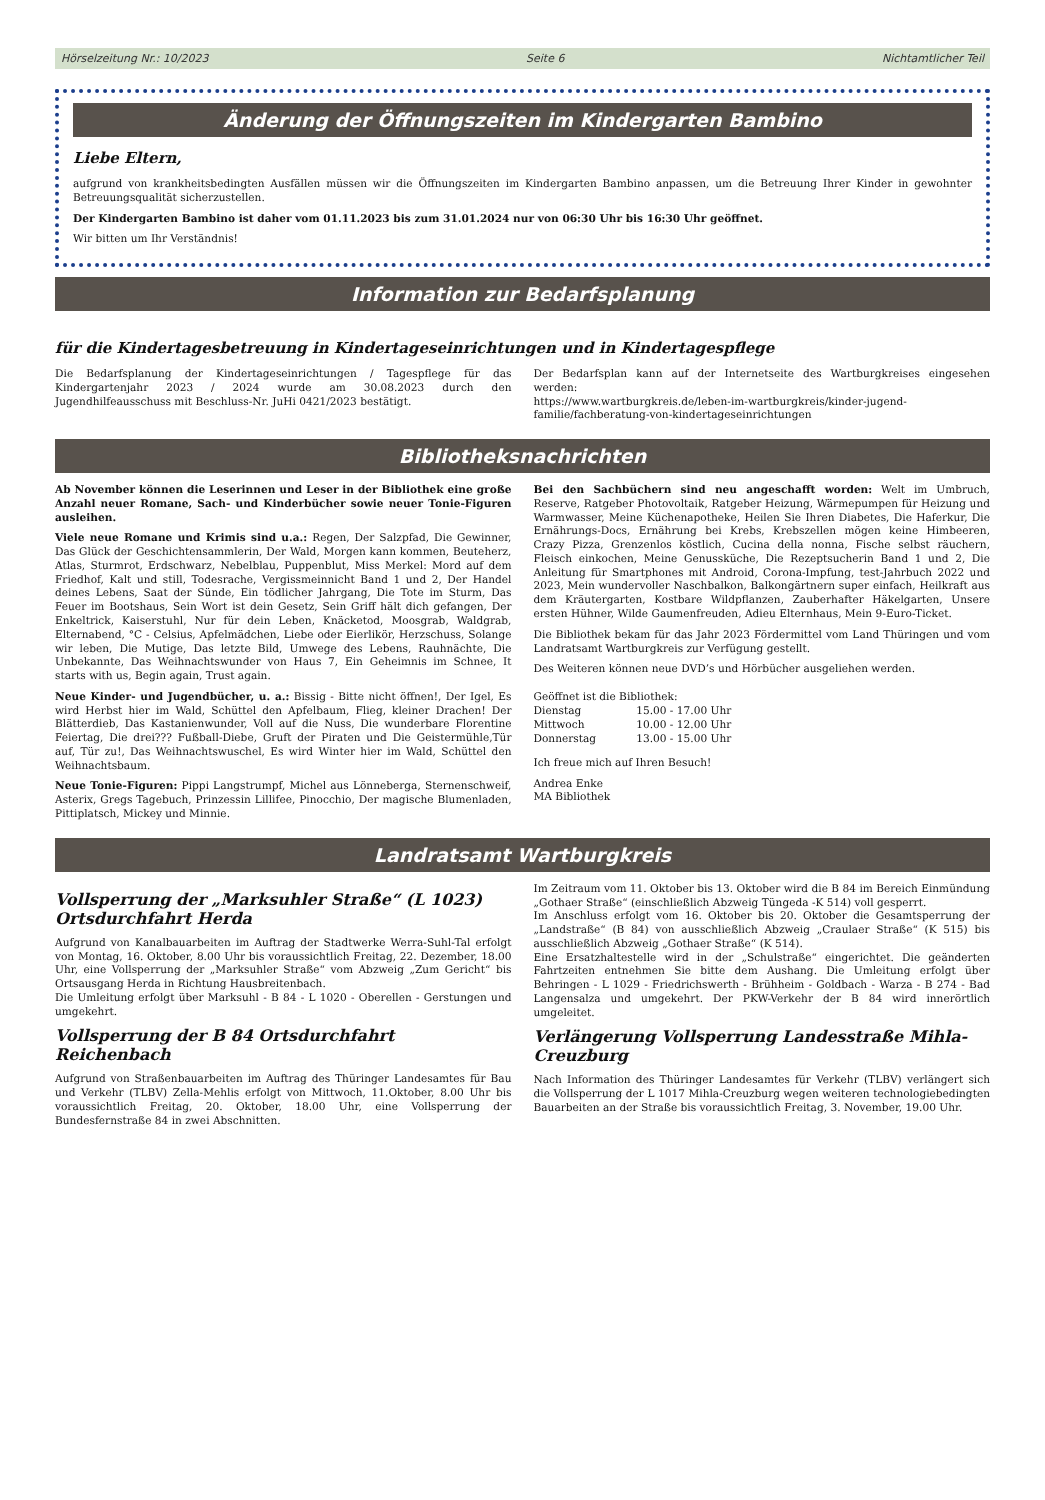Hörselzeitung Nr.: 10/2023 Seite 6 Nichtamtlicher Teil
Änderung der Öffnungszeiten im Kindergarten Bambino
Liebe Eltern,
aufgrund von krankheitsbedingten Ausfällen müssen wir die Öffnungszeiten im Kindergarten Bambino anpassen, um die Betreuung Ihrer Kinder in gewohnter Betreuungsqualität sicherzustellen.
Der Kindergarten Bambino ist daher vom 01.11.2023 bis zum 31.01.2024 nur von 06:30 Uhr bis 16:30 Uhr geöffnet.
Wir bitten um Ihr Verständnis!
Information zur Bedarfsplanung
für die Kindertagesbetreuung in Kindertageseinrichtungen und in Kindertagespflege
Die Bedarfsplanung der Kindertageseinrichtungen / Tagespflege für das Kindergartenjahr 2023 / 2024 wurde am 30.08.2023 durch den Jugendhilfeausschuss mit Beschluss-Nr. JuHi 0421/2023 bestätigt.
Der Bedarfsplan kann auf der Internetseite des Wartburgkreises eingesehen werden:
https://www.wartburgkreis.de/leben-im-wartburgkreis/kinder-jugend-familie/fachberatung-von-kindertageseinrichtungen
Bibliotheksnachrichten
Ab November können die Leserinnen und Leser in der Bibliothek eine große Anzahl neuer Romane, Sach- und Kinderbücher sowie neuer Tonie-Figuren ausleihen.
Viele neue Romane und Krimis sind u.a.: Regen, Der Salzpfad, Die Gewinner, Das Glück der Geschichtensammlerin, Der Wald, Morgen kann kommen, Beuteherz, Atlas, Sturmrot, Erdschwarz, Nebelblau, Puppenblut, Miss Merkel: Mord auf dem Friedhof, Kalt und still, Todesrache, Vergissmeinnicht Band 1 und 2, Der Handel deines Lebens, Saat der Sünde, Ein tödlicher Jahrgang, Die Tote im Sturm, Das Feuer im Bootshaus, Sein Wort ist dein Gesetz, Sein Griff hält dich gefangen, Der Enkeltrick, Kaiserstuhl, Nur für dein Leben, Knäcketod, Moosgrab, Waldgrab, Elternabend, °C - Celsius, Apfelmädchen, Liebe oder Eierlikör, Herzschuss, Solange wir leben, Die Mutige, Das letzte Bild, Umwege des Lebens, Rauhnächte, Die Unbekannte, Das Weihnachtswunder von Haus 7, Ein Geheimnis im Schnee, It starts with us, Begin again, Trust again.
Neue Kinder- und Jugendbücher, u. a.: Bissig - Bitte nicht öffnen!, Der Igel, Es wird Herbst hier im Wald, Schüttel den Apfelbaum, Flieg, kleiner Drachen! Der Blätterdieb, Das Kastanienwunder, Voll auf die Nuss, Die wunderbare Florentine Feiertag, Die drei??? Fußball-Diebe, Gruft der Piraten und Die Geistermühle,Tür auf, Tür zu!, Das Weihnachtswuschel, Es wird Winter hier im Wald, Schüttel den Weihnachtsbaum.
Neue Tonie-Figuren: Pippi Langstrumpf, Michel aus Lönneberga, Sternenschweif, Asterix, Gregs Tagebuch, Prinzessin Lillifee, Pinocchio, Der magische Blumenladen, Pittiplatsch, Mickey und Minnie.
Bei den Sachbüchern sind neu angeschafft worden: Welt im Umbruch, Reserve, Ratgeber Photovoltaik, Ratgeber Heizung, Wärmepumpen für Heizung und Warmwasser, Meine Küchenapotheke, Heilen Sie Ihren Diabetes, Die Haferkur, Die Ernährungs-Docs, Ernährung bei Krebs, Krebszellen mögen keine Himbeeren, Crazy Pizza, Grenzenlos köstlich, Cucina della nonna, Fische selbst räuchern, Fleisch einkochen, Meine Genussküche, Die Rezeptsucherin Band 1 und 2, Die Anleitung für Smartphones mit Android, Corona-Impfung, test-Jahrbuch 2022 und 2023, Mein wundervoller Naschbalkon, Balkongärtnern super einfach, Heilkraft aus dem Kräutergarten, Kostbare Wildpflanzen, Zauberhafter Häkelgarten, Unsere ersten Hühner, Wilde Gaumenfreuden, Adieu Elternhaus, Mein 9-Euro-Ticket.
Die Bibliothek bekam für das Jahr 2023 Fördermittel vom Land Thüringen und vom Landratsamt Wartburgkreis zur Verfügung gestellt.
Des Weiteren können neue DVD’s und Hörbücher ausgeliehen werden.
Geöffnet ist die Bibliothek:
| Dienstag | 15.00 - 17.00 Uhr |
| Mittwoch | 10.00 - 12.00 Uhr |
| Donnerstag | 13.00 - 15.00 Uhr |
Ich freue mich auf Ihren Besuch!
Andrea Enke
MA Bibliothek
Landratsamt Wartburgkreis
Vollsperrung der „Marksuhler Straße“ (L 1023) Ortsdurchfahrt Herda
Aufgrund von Kanalbauarbeiten im Auftrag der Stadtwerke Werra-Suhl-Tal erfolgt von Montag, 16. Oktober, 8.00 Uhr bis voraussichtlich Freitag, 22. Dezember, 18.00 Uhr, eine Vollsperrung der „Marksuhler Straße“ vom Abzweig „Zum Gericht“ bis Ortsausgang Herda in Richtung Hausbreitenbach.
Die Umleitung erfolgt über Marksuhl - B 84 - L 1020 - Oberellen - Gerstungen und umgekehrt.
Vollsperrung der B 84 Ortsdurchfahrt Reichenbach
Aufgrund von Straßenbauarbeiten im Auftrag des Thüringer Landesamtes für Bau und Verkehr (TLBV) Zella-Mehlis erfolgt von Mittwoch, 11.Oktober, 8.00 Uhr bis voraussichtlich Freitag, 20. Oktober, 18.00 Uhr, eine Vollsperrung der Bundesfernstraße 84 in zwei Abschnitten.
Im Zeitraum vom 11. Oktober bis 13. Oktober wird die B 84 im Bereich Einmündung „Gothaer Straße“ (einschließlich Abzweig Tüngeda -K 514) voll gesperrt.
Im Anschluss erfolgt vom 16. Oktober bis 20. Oktober die Gesamtsperrung der „Landstraße“ (B 84) von ausschließlich Abzweig „Craulaer Straße“ (K 515) bis ausschließlich Abzweig „Gothaer Straße“ (K 514).
Eine Ersatzhaltestelle wird in der „Schulstraße“ eingerichtet. Die geänderten Fahrtzeiten entnehmen Sie bitte dem Aushang. Die Umleitung erfolgt über Behringen - L 1029 - Friedrichswerth - Brühheim - Goldbach - Warza - B 274 - Bad Langensalza und umgekehrt. Der PKW-Verkehr der B 84 wird innerörtlich umgeleitet.
Verlängerung Vollsperrung Landesstraße Mihla-Creuzburg
Nach Information des Thüringer Landesamtes für Verkehr (TLBV) verlängert sich die Vollsperrung der L 1017 Mihla-Creuzburg wegen weiteren technologiebedingten Bauarbeiten an der Straße bis voraussichtlich Freitag, 3. November, 19.00 Uhr.